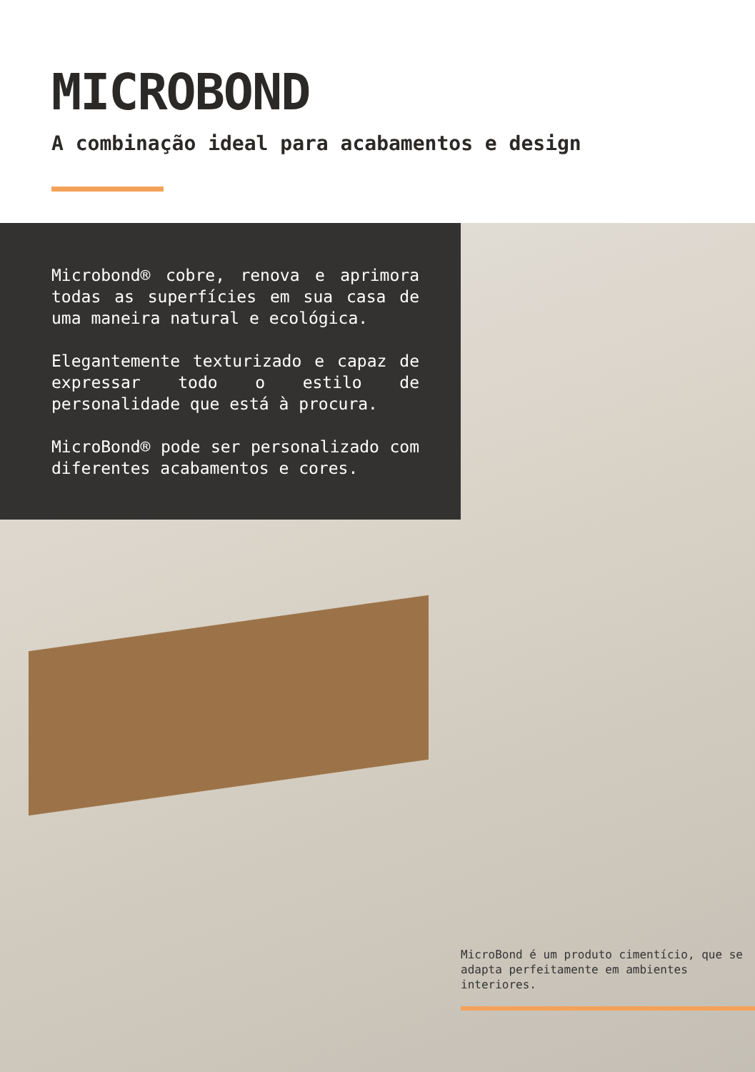MICROBOND
A combinação ideal para acabamentos e design
Microbond® cobre, renova e aprimora todas as superfícies em sua casa de uma maneira natural e ecológica.
Elegantemente texturizado e capaz de expressar todo o estilo de personalidade que está à procura.
MicroBond® pode ser personalizado com diferentes acabamentos e cores.
MicroBond é um produto cimentício, que se adapta perfeitamente em ambientes interiores.